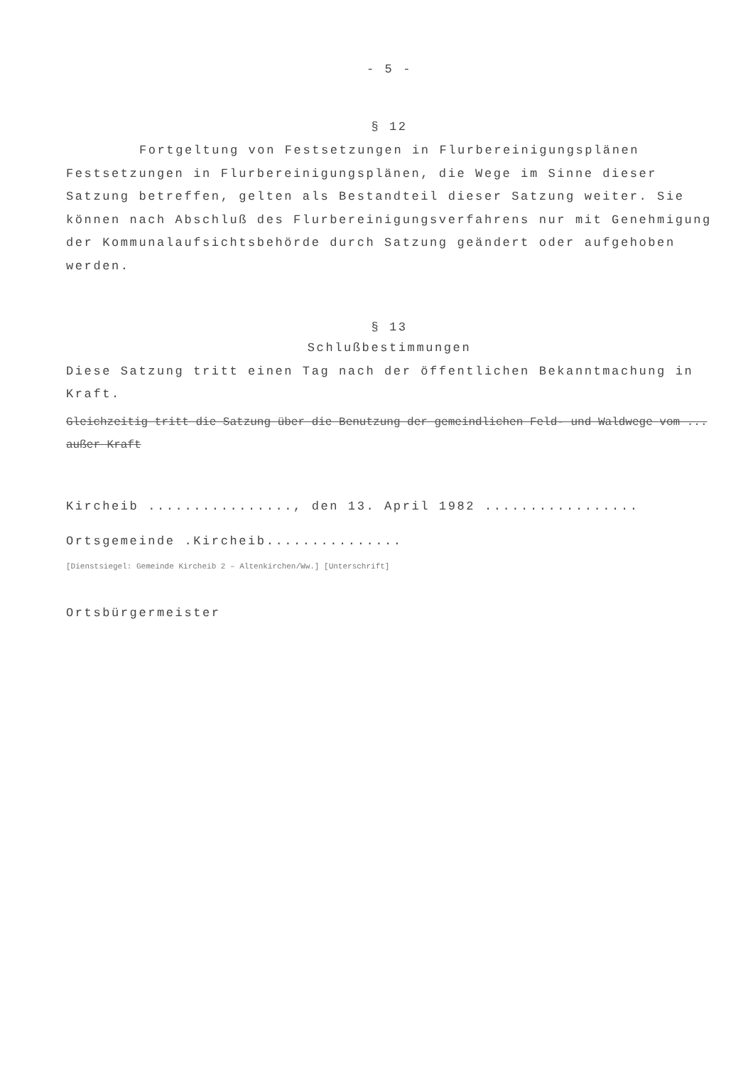- 5 -
§ 12
Fortgeltung von Festsetzungen in Flurbereinigungsplänen
Festsetzungen in Flurbereinigungsplänen, die Wege im Sinne dieser Satzung betreffen, gelten als Bestandteil dieser Satzung weiter. Sie können nach Abschluß des Flurbereinigungsverfahrens nur mit Genehmigung der Kommunalaufsichtsbehörde durch Satzung geändert oder aufgehoben werden.
§ 13
Schlußbestimmungen
Diese Satzung tritt einen Tag nach der öffentlichen Bekanntmachung in Kraft.
Gleichzeitig tritt die Satzung über die Benutzung der gemeindlichen Feld- und Waldwege vom ... außer Kraft
Kircheib ................, den 13. April 1982 .................
Ortsgemeinde .Kircheib...............
[Dienstsiegel: Gemeinde Kircheib 2 – Altenkirchen/Ww.] [Unterschrift]
Ortsbürgermeister